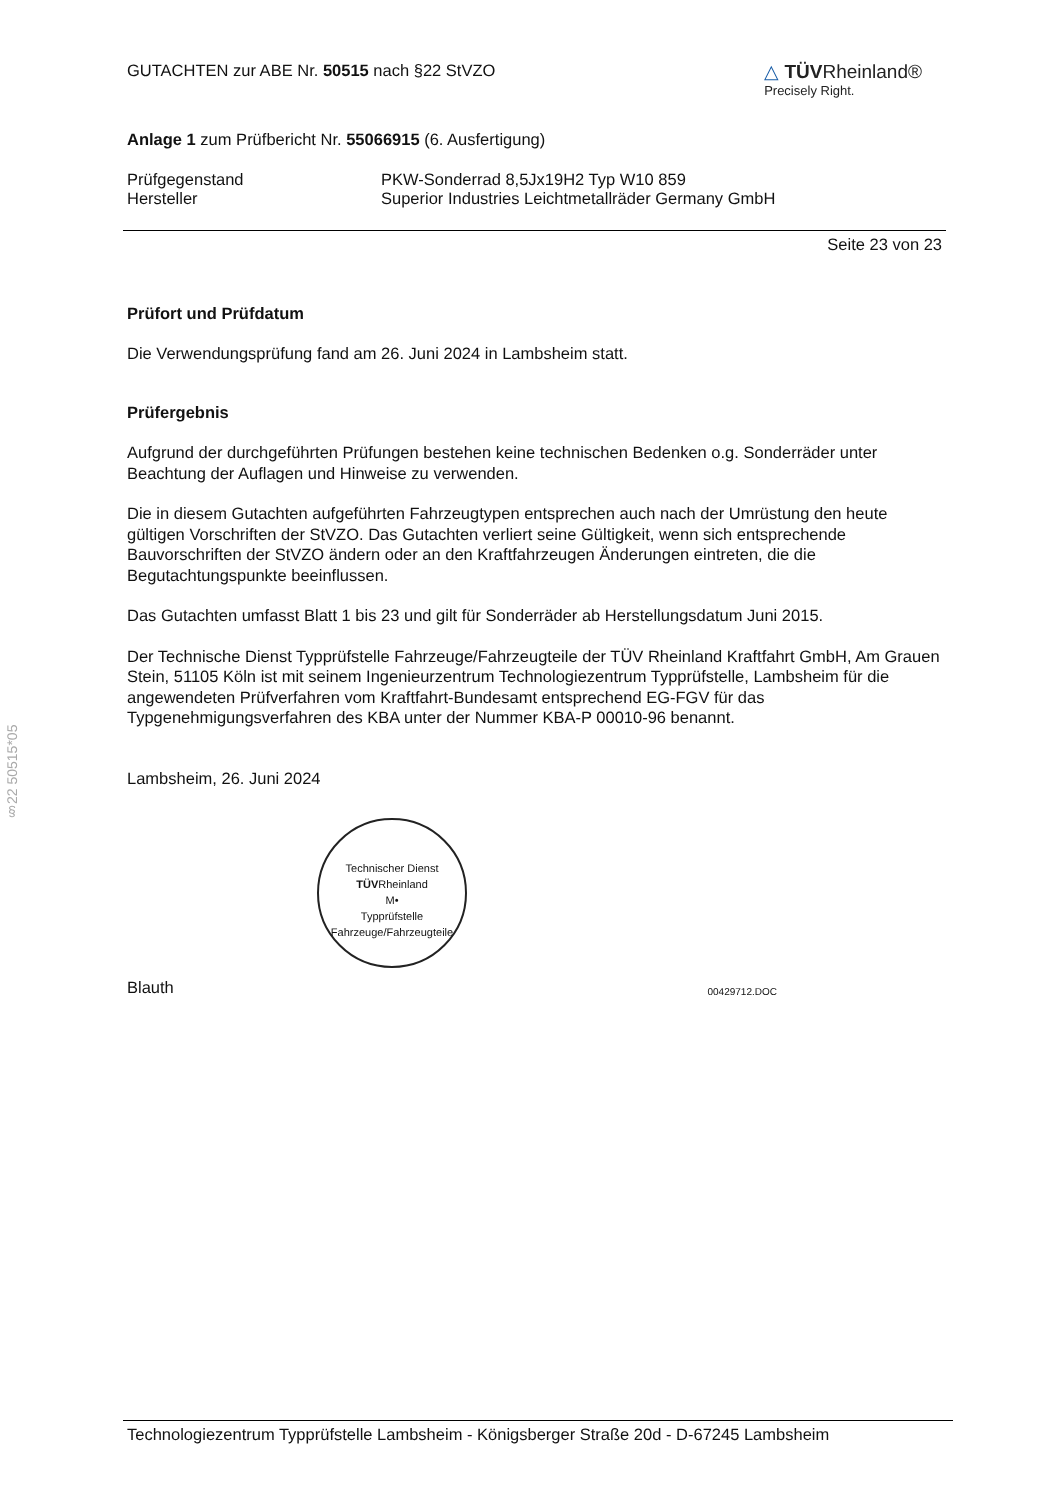§22 50515*05
GUTACHTEN zur ABE Nr. 50515 nach §22 StVZO
△ TÜV Rheinland®
Precisely Right.
Anlage 1 zum Prüfbericht Nr. 55066915 (6. Ausfertigung)
Prüfgegenstand PKW-Sonderrad 8,5Jx19H2 Typ W10 859
Hersteller Superior Industries Leichtmetallräder Germany GmbH
Seite 23 von 23
Prüfort und Prüfdatum
Die Verwendungsprüfung fand am 26. Juni 2024 in Lambsheim statt.
Prüfergebnis
Aufgrund der durchgeführten Prüfungen bestehen keine technischen Bedenken o.g. Sonderräder unter Beachtung der Auflagen und Hinweise zu verwenden.
Die in diesem Gutachten aufgeführten Fahrzeugtypen entsprechen auch nach der Umrüstung den heute gültigen Vorschriften der StVZO. Das Gutachten verliert seine Gültigkeit, wenn sich entsprechende Bauvorschriften der StVZO ändern oder an den Kraftfahrzeugen Änderungen eintreten, die die Begutachtungspunkte beeinflussen.
Das Gutachten umfasst Blatt 1 bis 23 und gilt für Sonderräder ab Herstellungsdatum Juni 2015.
Der Technische Dienst Typprüfstelle Fahrzeuge/Fahrzeugteile der TÜV Rheinland Kraftfahrt GmbH, Am Grauen Stein, 51105 Köln ist mit seinem Ingenieurzentrum Technologiezentrum Typprüfstelle, Lambsheim für die angewendeten Prüfverfahren vom Kraftfahrt-Bundesamt entsprechend EG-FGV für das Typgenehmigungsverfahren des KBA unter der Nummer KBA-P 00010-96 benannt.
Lambsheim, 26. Juni 2024
Technischer Dienst
TÜVRheinland
M•
Typprüfstelle Fahrzeuge/Fahrzeugteile
Blauth 00429712.DOC
Technologiezentrum Typprüfstelle Lambsheim - Königsberger Straße 20d - D-67245 Lambsheim